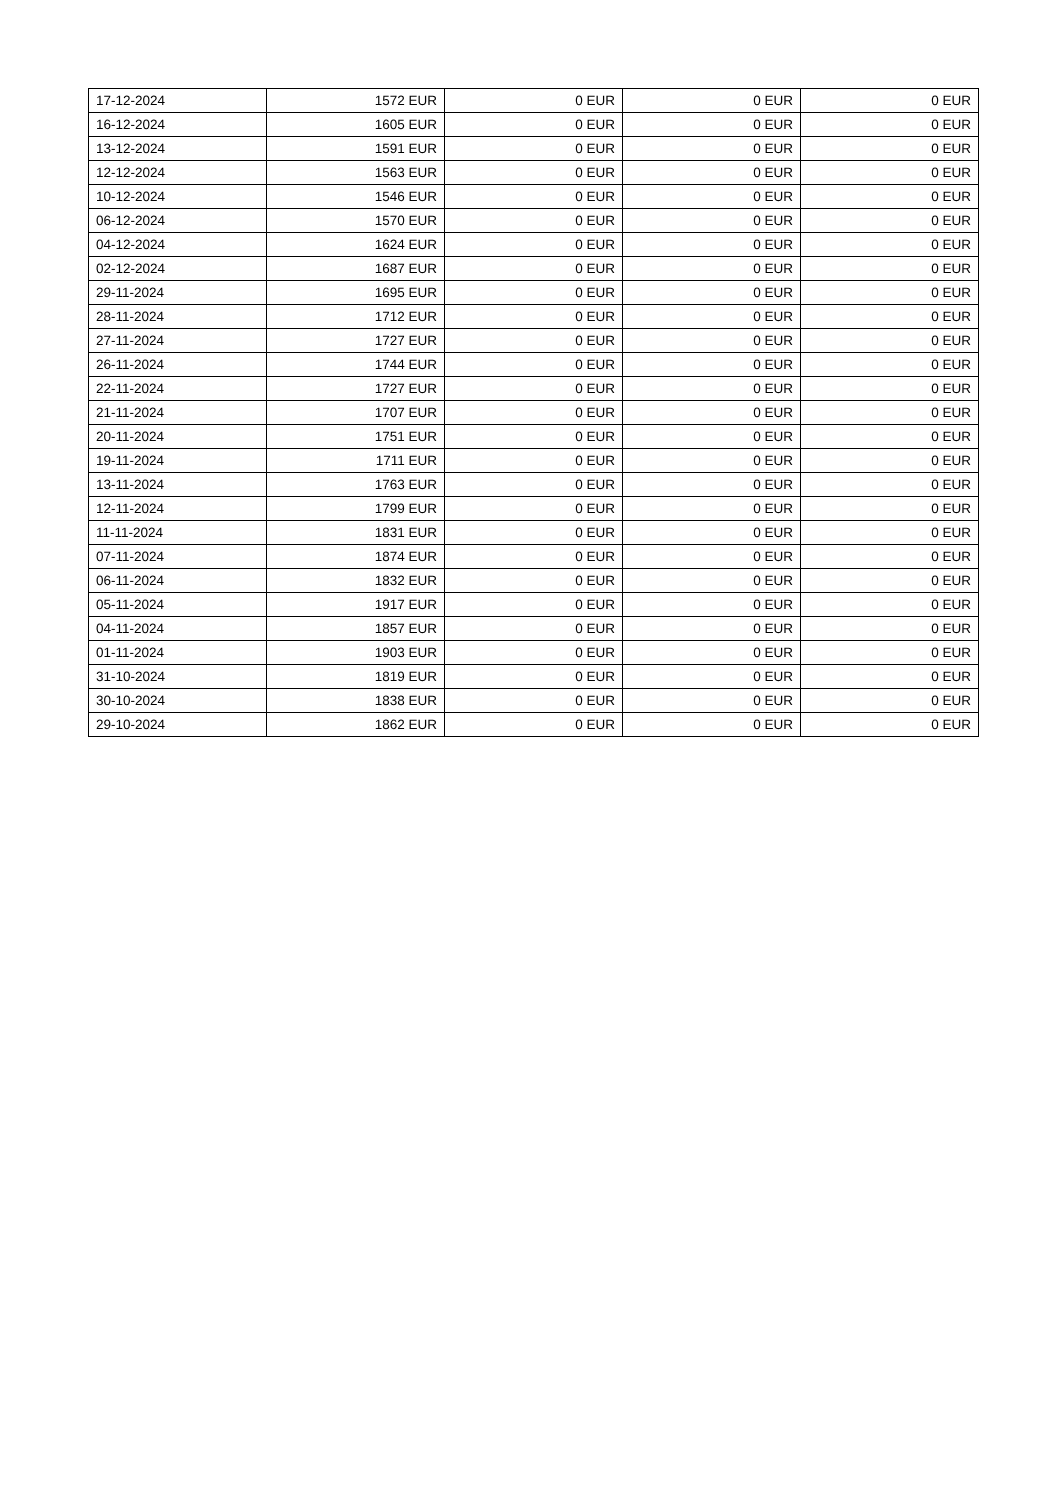| 17-12-2024 | 1572 EUR | 0 EUR | 0 EUR | 0 EUR |
| 16-12-2024 | 1605 EUR | 0 EUR | 0 EUR | 0 EUR |
| 13-12-2024 | 1591 EUR | 0 EUR | 0 EUR | 0 EUR |
| 12-12-2024 | 1563 EUR | 0 EUR | 0 EUR | 0 EUR |
| 10-12-2024 | 1546 EUR | 0 EUR | 0 EUR | 0 EUR |
| 06-12-2024 | 1570 EUR | 0 EUR | 0 EUR | 0 EUR |
| 04-12-2024 | 1624 EUR | 0 EUR | 0 EUR | 0 EUR |
| 02-12-2024 | 1687 EUR | 0 EUR | 0 EUR | 0 EUR |
| 29-11-2024 | 1695 EUR | 0 EUR | 0 EUR | 0 EUR |
| 28-11-2024 | 1712 EUR | 0 EUR | 0 EUR | 0 EUR |
| 27-11-2024 | 1727 EUR | 0 EUR | 0 EUR | 0 EUR |
| 26-11-2024 | 1744 EUR | 0 EUR | 0 EUR | 0 EUR |
| 22-11-2024 | 1727 EUR | 0 EUR | 0 EUR | 0 EUR |
| 21-11-2024 | 1707 EUR | 0 EUR | 0 EUR | 0 EUR |
| 20-11-2024 | 1751 EUR | 0 EUR | 0 EUR | 0 EUR |
| 19-11-2024 | 1711 EUR | 0 EUR | 0 EUR | 0 EUR |
| 13-11-2024 | 1763 EUR | 0 EUR | 0 EUR | 0 EUR |
| 12-11-2024 | 1799 EUR | 0 EUR | 0 EUR | 0 EUR |
| 11-11-2024 | 1831 EUR | 0 EUR | 0 EUR | 0 EUR |
| 07-11-2024 | 1874 EUR | 0 EUR | 0 EUR | 0 EUR |
| 06-11-2024 | 1832 EUR | 0 EUR | 0 EUR | 0 EUR |
| 05-11-2024 | 1917 EUR | 0 EUR | 0 EUR | 0 EUR |
| 04-11-2024 | 1857 EUR | 0 EUR | 0 EUR | 0 EUR |
| 01-11-2024 | 1903 EUR | 0 EUR | 0 EUR | 0 EUR |
| 31-10-2024 | 1819 EUR | 0 EUR | 0 EUR | 0 EUR |
| 30-10-2024 | 1838 EUR | 0 EUR | 0 EUR | 0 EUR |
| 29-10-2024 | 1862 EUR | 0 EUR | 0 EUR | 0 EUR |